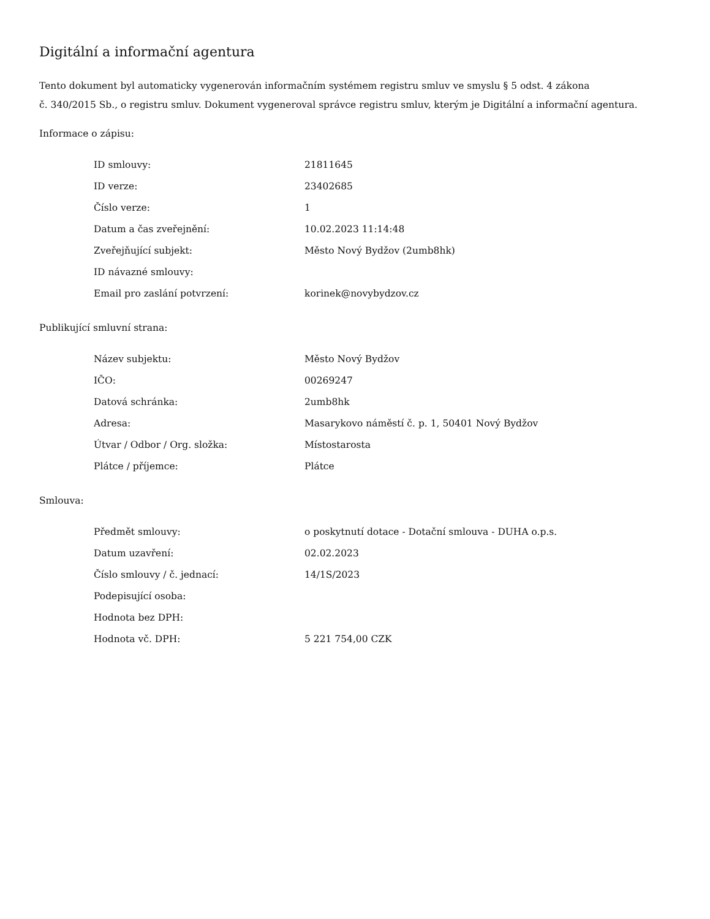Digitální a informační agentura
Tento dokument byl automaticky vygenerován informačním systémem registru smluv ve smyslu § 5 odst. 4 zákona
č. 340/2015 Sb., o registru smluv. Dokument vygeneroval správce registru smluv, kterým je Digitální a informační agentura.
Informace o zápisu:
| ID smlouvy: | 21811645 |
| ID verze: | 23402685 |
| Číslo verze: | 1 |
| Datum a čas zveřejnění: | 10.02.2023 11:14:48 |
| Zveřejňující subjekt: | Město Nový Bydžov (2umb8hk) |
| ID návazné smlouvy: | |
| Email pro zaslání potvrzení: | korinek@novybydzov.cz |
Publikující smluvní strana:
| Název subjektu: | Město Nový Bydžov |
| IČO: | 00269247 |
| Datová schránka: | 2umb8hk |
| Adresa: | Masarykovo náměstí č. p. 1, 50401 Nový Bydžov |
| Útvar / Odbor / Org. složka: | Místostarosta |
| Plátce / příjemce: | Plátce |
Smlouva:
| Předmět smlouvy: | o poskytnutí dotace - Dotační smlouva - DUHA o.p.s. |
| Datum uzavření: | 02.02.2023 |
| Číslo smlouvy / č. jednací: | 14/1S/2023 |
| Podepisující osoba: | |
| Hodnota bez DPH: | |
| Hodnota vč. DPH: | 5 221 754,00 CZK |